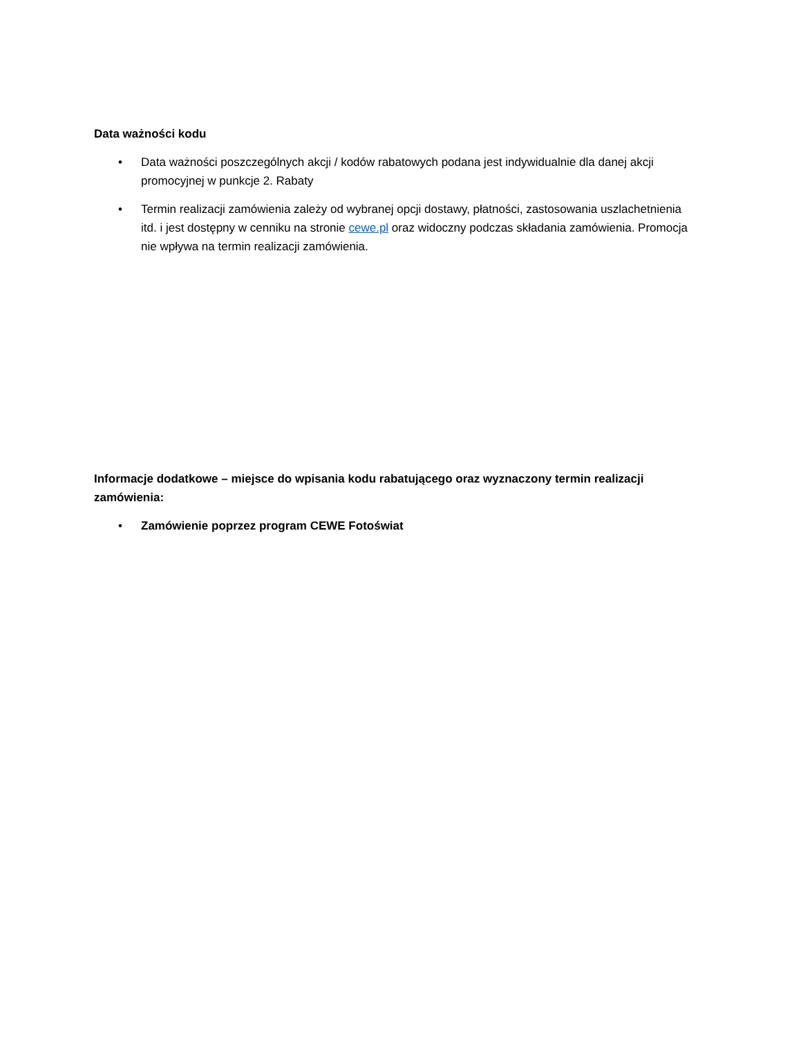Data ważności kodu
• Data ważności poszczególnych akcji / kodów rabatowych podana jest indywidualnie dla danej akcji promocyjnej w punkcje 2. Rabaty
• Termin realizacji zamówienia zależy od wybranej opcji dostawy, płatności, zastosowania uszlachetnienia itd. i jest dostępny w cenniku na stronie cewe.pl oraz widoczny podczas składania zamówienia. Promocja nie wpływa na termin realizacji zamówienia.
Informacje dodatkowe – miejsce do wpisania kodu rabatującego oraz wyznaczony termin realizacji zamówienia:
• Zamówienie poprzez program CEWE Fotoświat